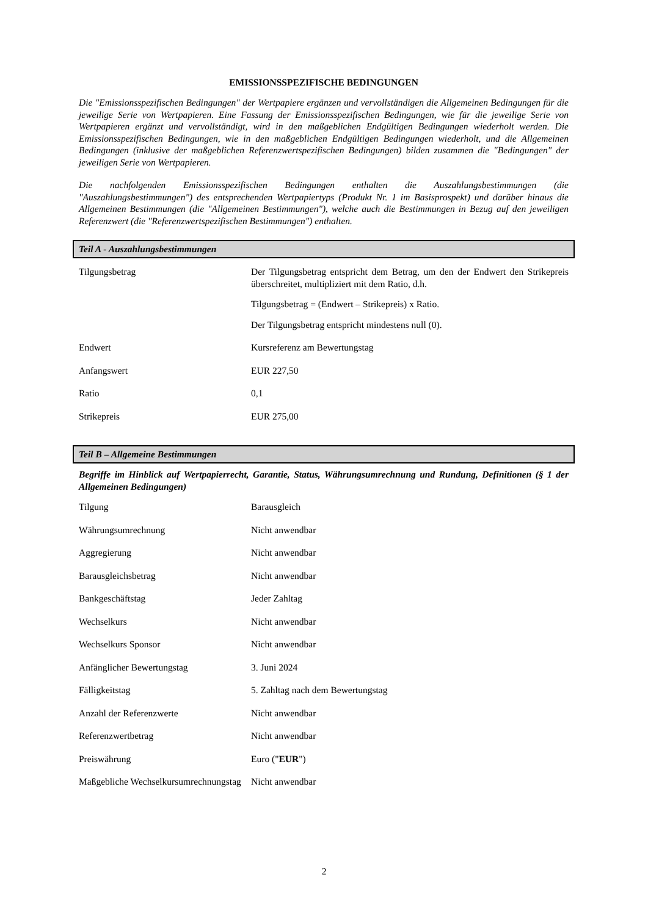EMISSIONSSPEZIFISCHE BEDINGUNGEN
Die "Emissionsspezifischen Bedingungen" der Wertpapiere ergänzen und vervollständigen die Allgemeinen Bedingungen für die jeweilige Serie von Wertpapieren. Eine Fassung der Emissionsspezifischen Bedingungen, wie für die jeweilige Serie von Wertpapieren ergänzt und vervollständigt, wird in den maßgeblichen Endgültigen Bedingungen wiederholt werden. Die Emissionsspezifischen Bedingungen, wie in den maßgeblichen Endgültigen Bedingungen wiederholt, und die Allgemeinen Bedingungen (inklusive der maßgeblichen Referenzwertspezifischen Bedingungen) bilden zusammen die "Bedingungen" der jeweiligen Serie von Wertpapieren.
Die nachfolgenden Emissionsspezifischen Bedingungen enthalten die Auszahlungsbestimmungen (die "Auszahlungsbestimmungen") des entsprechenden Wertpapiertyps (Produkt Nr. 1 im Basisprospekt) und darüber hinaus die Allgemeinen Bestimmungen (die "Allgemeinen Bestimmungen"), welche auch die Bestimmungen in Bezug auf den jeweiligen Referenzwert (die "Referenzwertspezifischen Bestimmungen") enthalten.
Teil A - Auszahlungsbestimmungen
| Tilgungsbetrag | Der Tilgungsbetrag entspricht dem Betrag, um den der Endwert den Strikepreis überschreitet, multipliziert mit dem Ratio, d.h. Tilgungsbetrag = (Endwert – Strikepreis) x Ratio. Der Tilgungsbetrag entspricht mindestens null (0). |
| Endwert | Kursreferenz am Bewertungstag |
| Anfangswert | EUR 227,50 |
| Ratio | 0,1 |
| Strikepreis | EUR 275,00 |
Teil B – Allgemeine Bestimmungen
Begriffe im Hinblick auf Wertpapierrecht, Garantie, Status, Währungsumrechnung und Rundung, Definitionen (§ 1 der Allgemeinen Bedingungen)
| Tilgung | Barausgleich |
| Währungsumrechnung | Nicht anwendbar |
| Aggregierung | Nicht anwendbar |
| Barausgleichsbetrag | Nicht anwendbar |
| Bankgeschäftstag | Jeder Zahltag |
| Wechselkurs | Nicht anwendbar |
| Wechselkurs Sponsor | Nicht anwendbar |
| Anfänglicher Bewertungstag | 3. Juni 2024 |
| Fälligkeitstag | 5. Zahltag nach dem Bewertungstag |
| Anzahl der Referenzwerte | Nicht anwendbar |
| Referenzwertbetrag | Nicht anwendbar |
| Preiswährung | Euro (" EUR ") |
| Maßgebliche Wechselkursumrechnungstag | Nicht anwendbar |
2